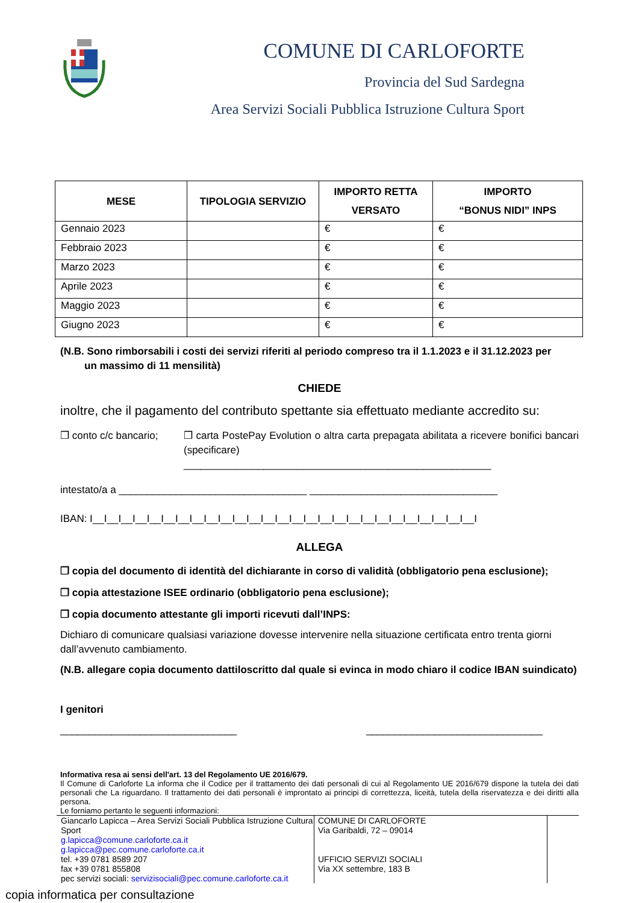COMUNE DI CARLOFORTE
Provincia del Sud Sardegna
Area Servizi Sociali Pubblica Istruzione Cultura Sport
| MESE | TIPOLOGIA SERVIZIO | IMPORTO RETTA VERSATO | IMPORTO “BONUS NIDI” INPS |
| --- | --- | --- | --- |
| Gennaio 2023 | | € | € |
| Febbraio 2023 | | € | € |
| Marzo 2023 | | € | € |
| Aprile 2023 | | € | € |
| Maggio 2023 | | € | € |
| Giugno 2023 | | € | € |
(N.B. Sono rimborsabili i costi dei servizi riferiti al periodo compreso tra il 1.1.2023 e il 31.12.2023 per
un massimo di 11 mensilità)
CHIEDE
inoltre, che il pagamento del contributo spettante sia effettuato mediante accredito su:
❒ conto c/c bancario;
❒ carta PostePay Evolution o altra carta prepagata abilitata a ricevere bonifici bancari (specificare)
______________________________________________________
intestato/a a _________________________________ _________________________________
IBAN: I__I__I__I__I__I__I__I__I__I__I__I__I__I__I__I__I__I__I__I__I__I__I__I__I__I__I__I
ALLEGA
❒ copia del documento di identità del dichiarante in corso di validità (obbligatorio pena esclusione);
❒ copia attestazione ISEE ordinario (obbligatorio pena esclusione);
❒ copia documento attestante gli importi ricevuti dall’INPS:
Dichiaro di comunicare qualsiasi variazione dovesse intervenire nella situazione certificata entro trenta giorni dall’avvenuto cambiamento.
(N.B. allegare copia documento dattiloscritto dal quale si evinca in modo chiaro il codice IBAN suindicato)
I genitori
_______________________________ _______________________________
Informativa resa ai sensi dell'art. 13 del Regolamento UE 2016/679.
Il Comune di Carloforte La informa che il Codice per il trattamento dei dati personali di cui al Regolamento UE 2016/679 dispone la tutela dei dati personali che La riguardano. Il trattamento dei dati personali è improntato ai principi di correttezza, liceità, tutela della riservatezza e dei diritti alla persona.
Le forniamo pertanto le seguenti informazioni:
Giancarlo Lapicca – Area Servizi Sociali Pubblica Istruzione Cultura Sport
g.lapicca@comune.carloforte.ca.it
g.lapicca@pec.comune.carloforte.ca.it
tel. +39 0781 8589 207
fax +39 0781 855808
pec servizi sociali: servizisociali@pec.comune.carloforte.ca.it
COMUNE DI CARLOFORTE
Via Garibaldi, 72 – 09014
UFFICIO SERVIZI SOCIALI
Via XX settembre, 183 B
copia informatica per consultazione